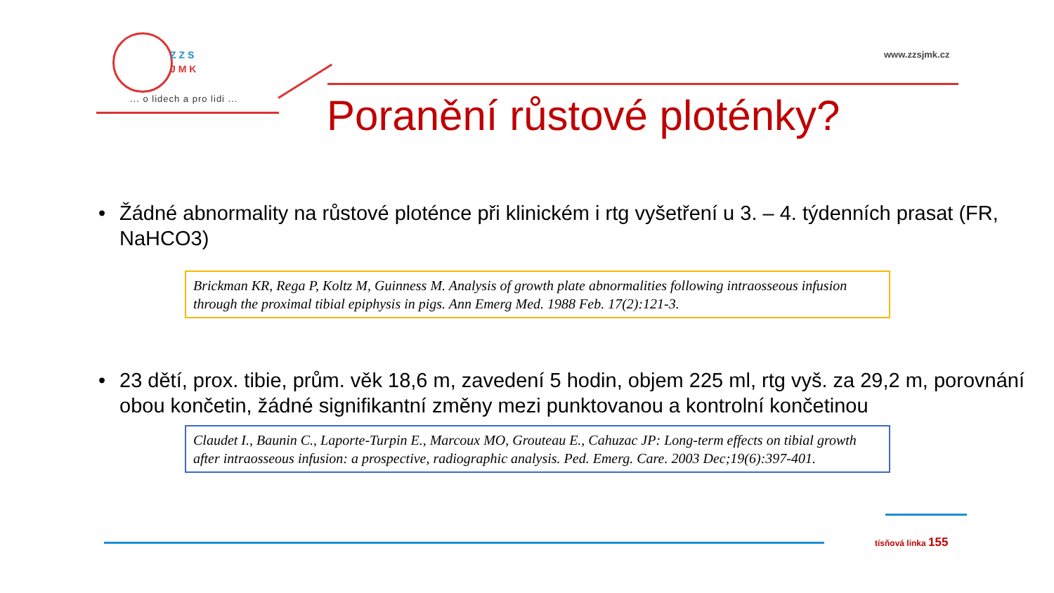Z Z S
J M K
... o lidech a pro lidi ...
www.zzsjmk.cz
Poranění růstové ploténky?
• Žádné abnormality na růstové ploténce při klinickém i rtg vyšetření u 3. – 4. týdenních prasat (FR, NaHCO3)
Brickman KR, Rega P, Koltz M, Guinness M. Analysis of growth plate abnormalities following intraosseous infusion through the proximal tibial epiphysis in pigs. Ann Emerg Med. 1988 Feb. 17(2):121-3.
• 23 dětí, prox. tibie, prům. věk 18,6 m, zavedení 5 hodin, objem 225 ml, rtg vyš. za 29,2 m, porovnání obou končetin, žádné signifikantní změny mezi punktovanou a kontrolní končetinou
Claudet I., Baunin C., Laporte-Turpin E., Marcoux MO, Grouteau E., Cahuzac JP: Long-term effects on tibial growth after intraosseous infusion: a prospective, radiographic analysis. Ped. Emerg. Care. 2003 Dec;19(6):397-401.
tísňová linka 155